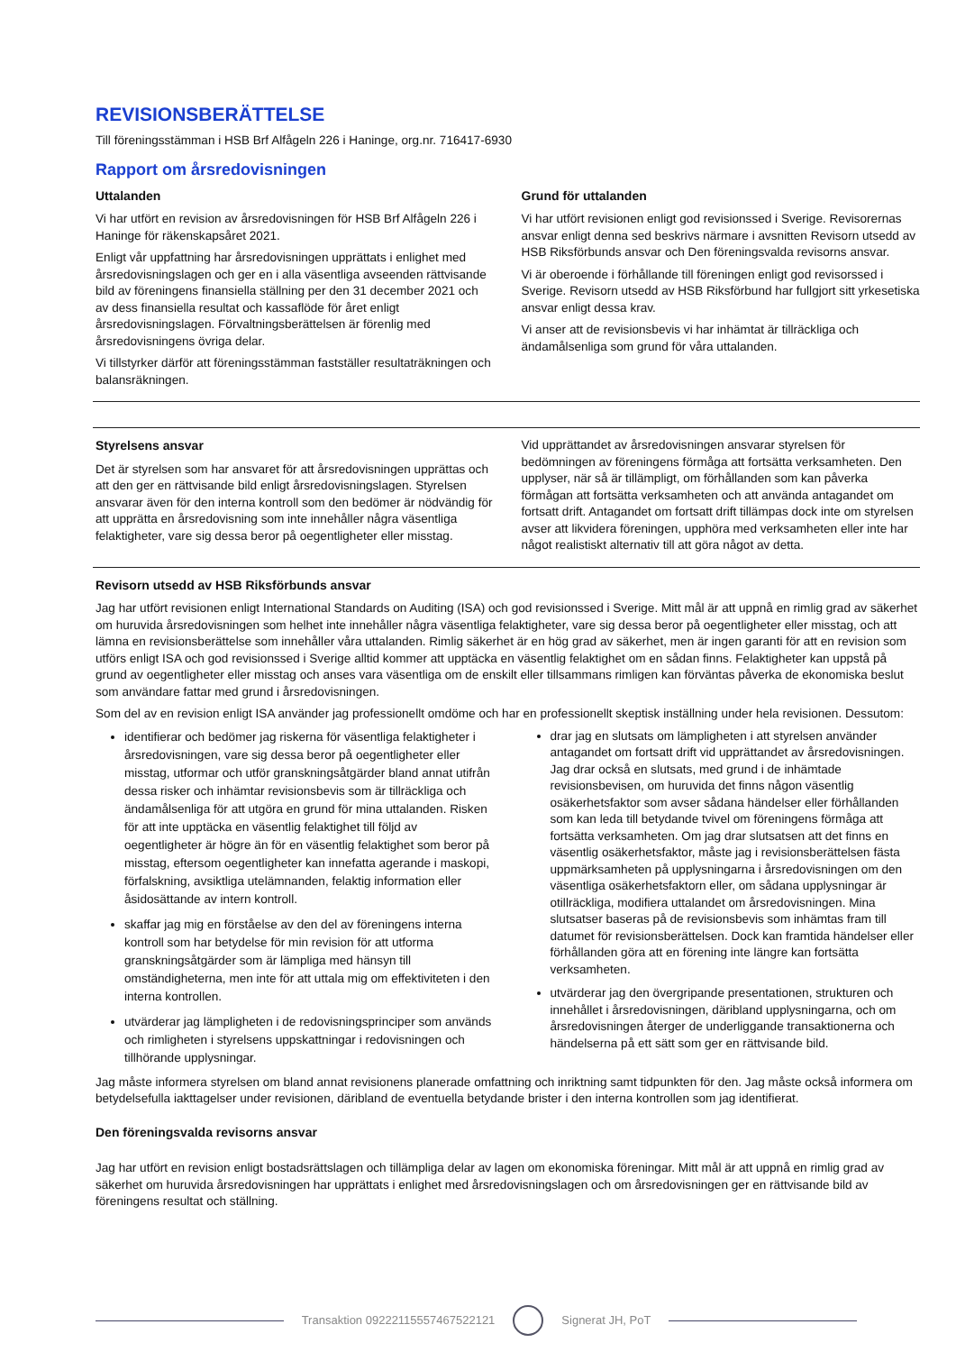REVISIONSBERÄTTELSE
Till föreningsstämman i HSB Brf Alfågeln 226 i Haninge, org.nr. 716417-6930
Rapport om årsredovisningen
Uttalanden
Vi har utfört en revision av årsredovisningen för HSB Brf Alfågeln 226 i Haninge för räkenskapsåret 2021.
Enligt vår uppfattning har årsredovisningen upprättats i enlighet med årsredovisningslagen och ger en i alla väsentliga avseenden rättvisande bild av föreningens finansiella ställning per den 31 december 2021 och av dess finansiella resultat och kassaflöde för året enligt årsredovisningslagen. Förvaltningsberättelsen är förenlig med årsredovisningens övriga delar.
Vi tillstyrker därför att föreningsstämman fastställer resultaträkningen och balansräkningen.
Grund för uttalanden
Vi har utfört revisionen enligt god revisionssed i Sverige. Revisorernas ansvar enligt denna sed beskrivs närmare i avsnitten Revisorn utsedd av HSB Riksförbunds ansvar och Den föreningsvalda revisorns ansvar.
Vi är oberoende i förhållande till föreningen enligt god revisorssed i Sverige. Revisorn utsedd av HSB Riksförbund har fullgjort sitt yrkesetiska ansvar enligt dessa krav.
Vi anser att de revisionsbevis vi har inhämtat är tillräckliga och ändamålsenliga som grund för våra uttalanden.
Styrelsens ansvar
Det är styrelsen som har ansvaret för att årsredovisningen upprättas och att den ger en rättvisande bild enligt årsredovisningslagen. Styrelsen ansvarar även för den interna kontroll som den bedömer är nödvändig för att upprätta en årsredovisning som inte innehåller några väsentliga felaktigheter, vare sig dessa beror på oegentligheter eller misstag.
Vid upprättandet av årsredovisningen ansvarar styrelsen för bedömningen av föreningens förmåga att fortsätta verksamheten. Den upplyser, när så är tillämpligt, om förhållanden som kan påverka förmågan att fortsätta verksamheten och att använda antagandet om fortsatt drift. Antagandet om fortsatt drift tillämpas dock inte om styrelsen avser att likvidera föreningen, upphöra med verksamheten eller inte har något realistiskt alternativ till att göra något av detta.
Revisorn utsedd av HSB Riksförbunds ansvar
Jag har utfört revisionen enligt International Standards on Auditing (ISA) och god revisionssed i Sverige. Mitt mål är att uppnå en rimlig grad av säkerhet om huruvida årsredovisningen som helhet inte innehåller några väsentliga felaktigheter, vare sig dessa beror på oegentligheter eller misstag, och att lämna en revisionsberättelse som innehåller våra uttalanden. Rimlig säkerhet är en hög grad av säkerhet, men är ingen garanti för att en revision som utförs enligt ISA och god revisionssed i Sverige alltid kommer att upptäcka en väsentlig felaktighet om en sådan finns. Felaktigheter kan uppstå på grund av oegentligheter eller misstag och anses vara väsentliga om de enskilt eller tillsammans rimligen kan förväntas påverka de ekonomiska beslut som användare fattar med grund i årsredovisningen.
Som del av en revision enligt ISA använder jag professionellt omdöme och har en professionellt skeptisk inställning under hela revisionen. Dessutom:
identifierar och bedömer jag riskerna för väsentliga felaktigheter i årsredovisningen, vare sig dessa beror på oegentligheter eller misstag, utformar och utför granskningsåtgärder bland annat utifrån dessa risker och inhämtar revisionsbevis som är tillräckliga och ändamålsenliga för att utgöra en grund för mina uttalanden. Risken för att inte upptäcka en väsentlig felaktighet till följd av oegentligheter är högre än för en väsentlig felaktighet som beror på misstag, eftersom oegentligheter kan innefatta agerande i maskopi, förfalskning, avsiktliga utelämnanden, felaktig information eller åsidosättande av intern kontroll.
skaffar jag mig en förståelse av den del av föreningens interna kontroll som har betydelse för min revision för att utforma granskningsåtgärder som är lämpliga med hänsyn till omständigheterna, men inte för att uttala mig om effektiviteten i den interna kontrollen.
utvärderar jag lämpligheten i de redovisningsprinciper som används och rimligheten i styrelsens uppskattningar i redovisningen och tillhörande upplysningar.
drar jag en slutsats om lämpligheten i att styrelsen använder antagandet om fortsatt drift vid upprättandet av årsredovisningen. Jag drar också en slutsats, med grund i de inhämtade revisionsbevisen, om huruvida det finns någon väsentlig osäkerhetsfaktor som avser sådana händelser eller förhållanden som kan leda till betydande tvivel om föreningens förmåga att fortsätta verksamheten. Om jag drar slutsatsen att det finns en väsentlig osäkerhetsfaktor, måste jag i revisionsberättelsen fästa uppmärksamheten på upplysningarna i årsredovisningen om den väsentliga osäkerhetsfaktorn eller, om sådana upplysningar är otillräckliga, modifiera uttalandet om årsredovisningen. Mina slutsatser baseras på de revisionsbevis som inhämtas fram till datumet för revisionsberättelsen. Dock kan framtida händelser eller förhållanden göra att en förening inte längre kan fortsätta verksamheten.
utvärderar jag den övergripande presentationen, strukturen och innehållet i årsredovisningen, däribland upplysningarna, och om årsredovisningen återger de underliggande transaktionerna och händelserna på ett sätt som ger en rättvisande bild.
Jag måste informera styrelsen om bland annat revisionens planerade omfattning och inriktning samt tidpunkten för den. Jag måste också informera om betydelsefulla iakttagelser under revisionen, däribland de eventuella betydande brister i den interna kontrollen som jag identifierat.
Den föreningsvalda revisorns ansvar
Jag har utfört en revision enligt bostadsrättslagen och tillämpliga delar av lagen om ekonomiska föreningar. Mitt mål är att uppnå en rimlig grad av säkerhet om huruvida årsredovisningen har upprättats i enlighet med årsredovisningslagen och om årsredovisningen ger en rättvisande bild av föreningens resultat och ställning.
Transaktion 09222115557467522121
Signerat JH, PoT